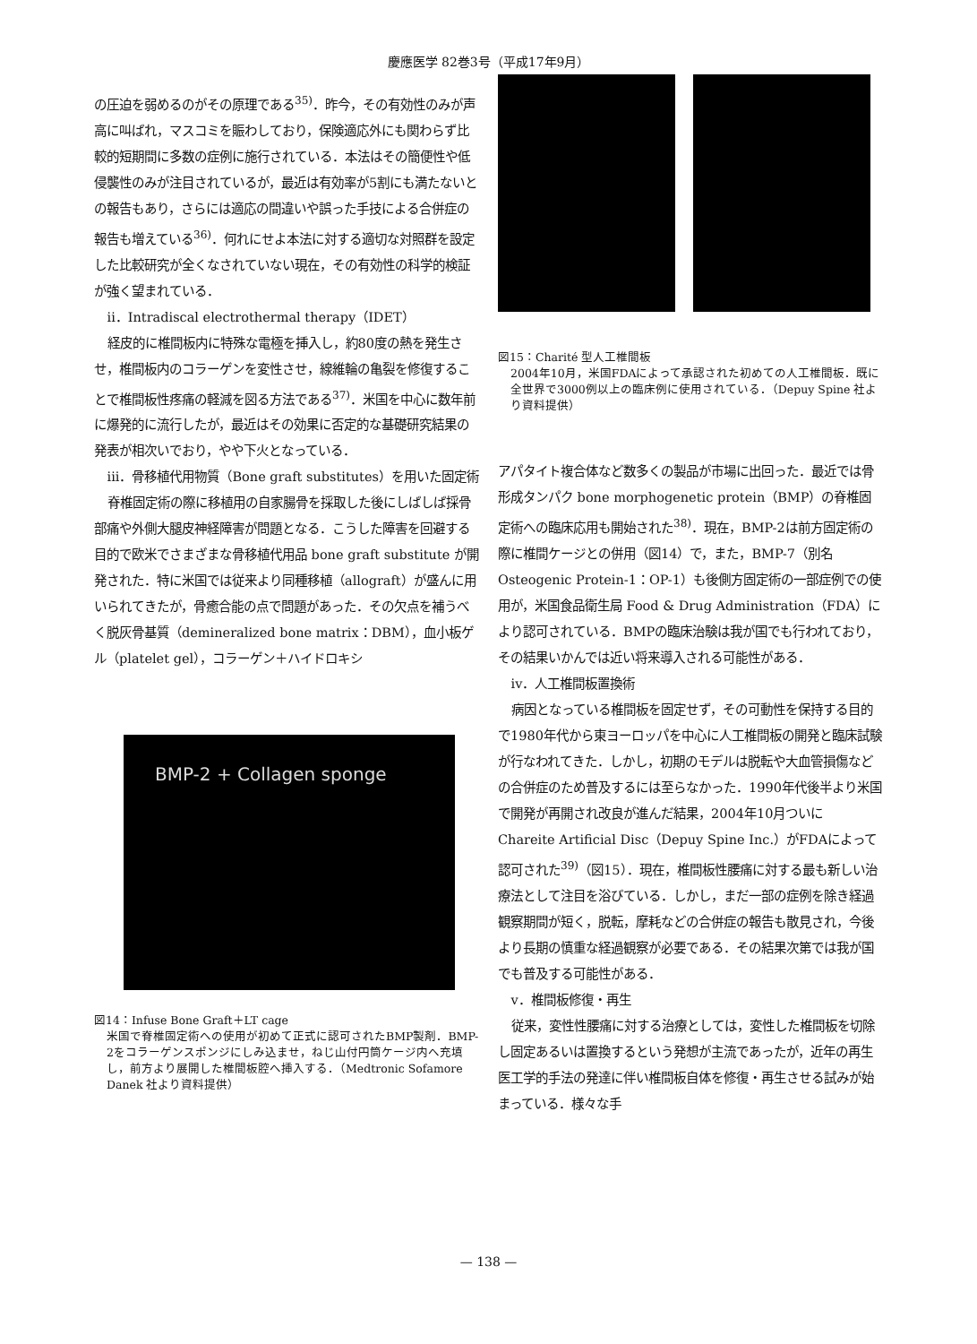慶應医学 82巻3号（平成17年9月）
の圧迫を弱めるのがその原理である<sup>35)</sup>．昨今，その有効性のみが声高に叫ばれ，マスコミを賑わしており，保険適応外にも関わらず比較的短期間に多数の症例に施行されている．本法はその簡便性や低侵襲性のみが注目されているが，最近は有効率が5割にも満たないとの報告もあり，さらには適応の間違いや誤った手技による合併症の報告も増えている<sup>36)</sup>．何れにせよ本法に対する適切な対照群を設定した比較研究が全くなされていない現在，その有効性の科学的検証が強く望まれている．
ii．Intradiscal electrothermal therapy（IDET）
経皮的に椎間板内に特殊な電極を挿入し，約80度の熱を発生させ，椎間板内のコラーゲンを変性させ，線維輪の亀裂を修復することで椎間板性疼痛の軽減を図る方法である<sup>37)</sup>．米国を中心に数年前に爆発的に流行したが，最近はその効果に否定的な基礎研究結果の発表が相次いでおり，やや下火となっている．
iii．骨移植代用物質（Bone graft substitutes）を用いた固定術
脊椎固定術の際に移植用の自家腸骨を採取した後にしばしば採骨部痛や外側大腿皮神経障害が問題となる．こうした障害を回避する目的で欧米でさまざまな骨移植代用品 bone graft substitute が開発された．特に米国では従来より同種移植（allograft）が盛んに用いられてきたが，骨癒合能の点で問題があった．その欠点を補うべく脱灰骨基質（demineralized bone matrix：DBM），血小板ゲル（platelet gel），コラーゲン＋ハイドロキシ
BMP-2 + Collagen sponge
図14：Infuse Bone Graft＋LT cage
米国で脊椎固定術への使用が初めて正式に認可されたBMP製剤．BMP-2をコラーゲンスポンジにしみ込ませ，ねじ山付円筒ケージ内へ充填し，前方より展開した椎間板腔へ挿入する．（Medtronic Sofamore Danek 社より資料提供）
図15：Charité 型人工椎間板
2004年10月，米国FDAによって承認された初めての人工椎間板．既に全世界で3000例以上の臨床例に使用されている．（Depuy Spine 社より資料提供）
アパタイト複合体など数多くの製品が市場に出回った．最近では骨形成タンパク bone morphogenetic protein（BMP）の脊椎固定術への臨床応用も開始された<sup>38)</sup>．現在，BMP-2は前方固定術の際に椎間ケージとの併用（図14）で，また，BMP-7（別名 Osteogenic Protein-1：OP-1）も後側方固定術の一部症例での使用が，米国食品衛生局 Food & Drug Administration（FDA）により認可されている．BMPの臨床治験は我が国でも行われており，その結果いかんでは近い将来導入される可能性がある．
iv．人工椎間板置換術
病因となっている椎間板を固定せず，その可動性を保持する目的で1980年代から東ヨーロッパを中心に人工椎間板の開発と臨床試験が行なわれてきた．しかし，初期のモデルは脱転や大血管損傷などの合併症のため普及するには至らなかった．1990年代後半より米国で開発が再開され改良が進んだ結果，2004年10月ついに Chareite Artificial Disc（Depuy Spine Inc.）がFDAによって認可された<sup>39)</sup>（図15）．現在，椎間板性腰痛に対する最も新しい治療法として注目を浴びている．しかし，まだ一部の症例を除き経過観察期間が短く，脱転，摩耗などの合併症の報告も散見され，今後より長期の慎重な経過観察が必要である．その結果次第では我が国でも普及する可能性がある．
v．椎間板修復・再生
従来，変性性腰痛に対する治療としては，変性した椎間板を切除し固定あるいは置換するという発想が主流であったが，近年の再生医工学的手法の発達に伴い椎間板自体を修復・再生させる試みが始まっている．様々な手
— 138 —